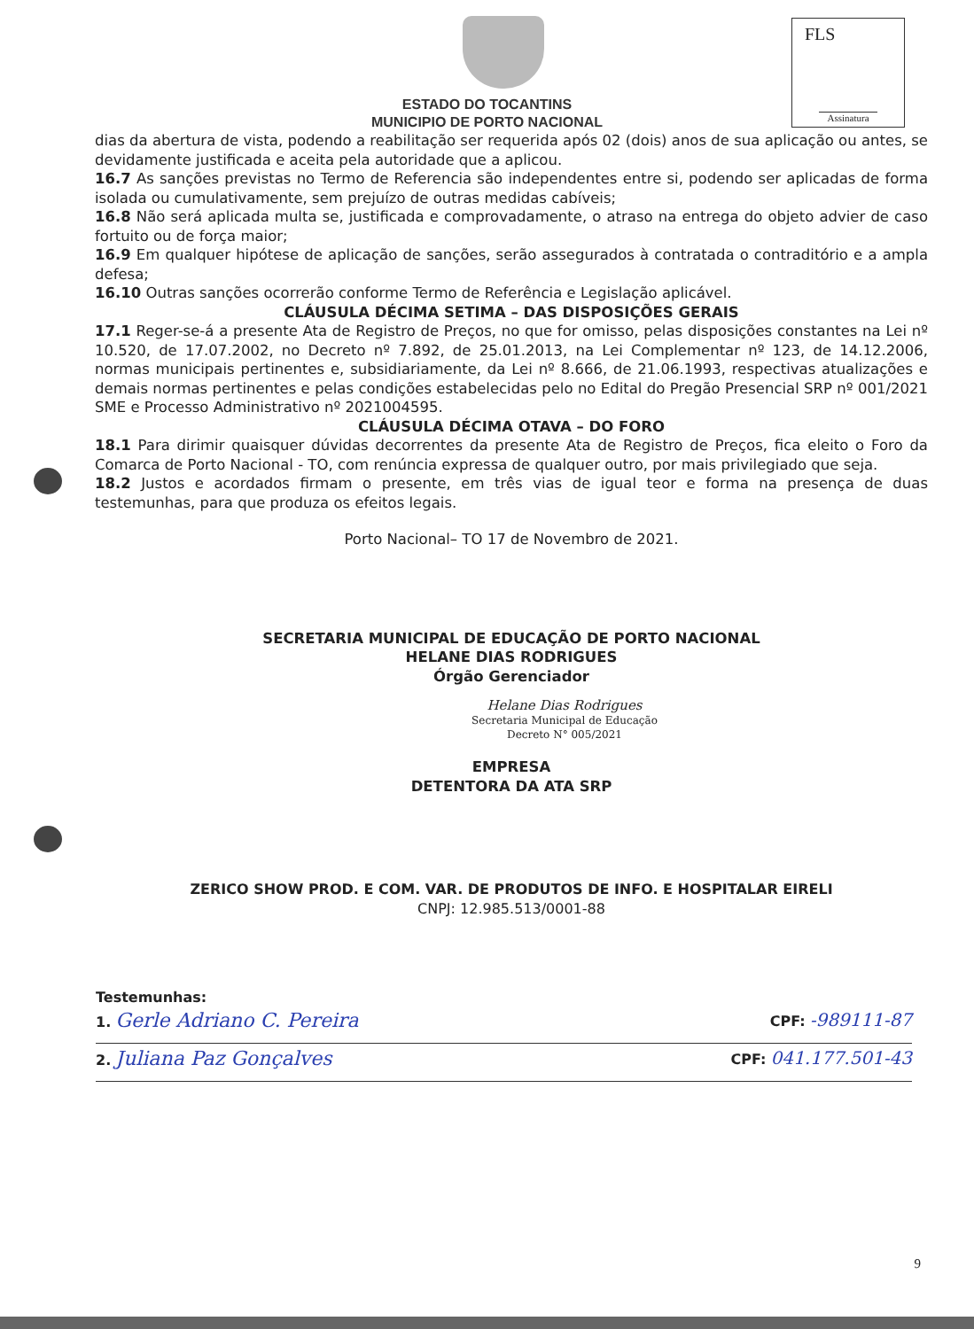FLS
Assinatura
ESTADO DO TOCANTINS
MUNICIPIO DE PORTO NACIONAL
dias da abertura de vista, podendo a reabilitação ser requerida após 02 (dois) anos de sua aplicação ou antes, se devidamente justificada e aceita pela autoridade que a aplicou.
16.7 As sanções previstas no Termo de Referencia são independentes entre si, podendo ser aplicadas de forma isolada ou cumulativamente, sem prejuízo de outras medidas cabíveis;
16.8 Não será aplicada multa se, justificada e comprovadamente, o atraso na entrega do objeto advier de caso fortuito ou de força maior;
16.9 Em qualquer hipótese de aplicação de sanções, serão assegurados à contratada o contraditório e a ampla defesa;
16.10 Outras sanções ocorrerão conforme Termo de Referência e Legislação aplicável.
CLÁUSULA DÉCIMA SETIMA – DAS DISPOSIÇÕES GERAIS
17.1 Reger-se-á a presente Ata de Registro de Preços, no que for omisso, pelas disposições constantes na Lei nº 10.520, de 17.07.2002, no Decreto nº 7.892, de 25.01.2013, na Lei Complementar nº 123, de 14.12.2006, normas municipais pertinentes e, subsidiariamente, da Lei nº 8.666, de 21.06.1993, respectivas atualizações e demais normas pertinentes e pelas condições estabelecidas pelo no Edital do Pregão Presencial SRP nº 001/2021 SME e Processo Administrativo nº 2021004595.
CLÁUSULA DÉCIMA OTAVA – DO FORO
18.1 Para dirimir quaisquer dúvidas decorrentes da presente Ata de Registro de Preços, fica eleito o Foro da Comarca de Porto Nacional - TO, com renúncia expressa de qualquer outro, por mais privilegiado que seja.
18.2 Justos e acordados firmam o presente, em três vias de igual teor e forma na presença de duas testemunhas, para que produza os efeitos legais.
Porto Nacional– TO 17 de Novembro de 2021.
SECRETARIA MUNICIPAL DE EDUCAÇÃO DE PORTO NACIONAL
HELANE DIAS RODRIGUES
Órgão Gerenciador
Helane Dias Rodrigues
Secretaria Municipal de Educação
Decreto N° 005/2021
EMPRESA
DETENTORA DA ATA SRP
ZERICO SHOW PROD. E COM. VAR. DE PRODUTOS DE INFO. E HOSPITALAR EIRELI
CNPJ: 12.985.513/0001-88
Testemunhas:
1. Gerle Adriano C. Pereira CPF: -989111-87
2. Juliana Paz Gonçalves CPF: 041.177.501-43
9